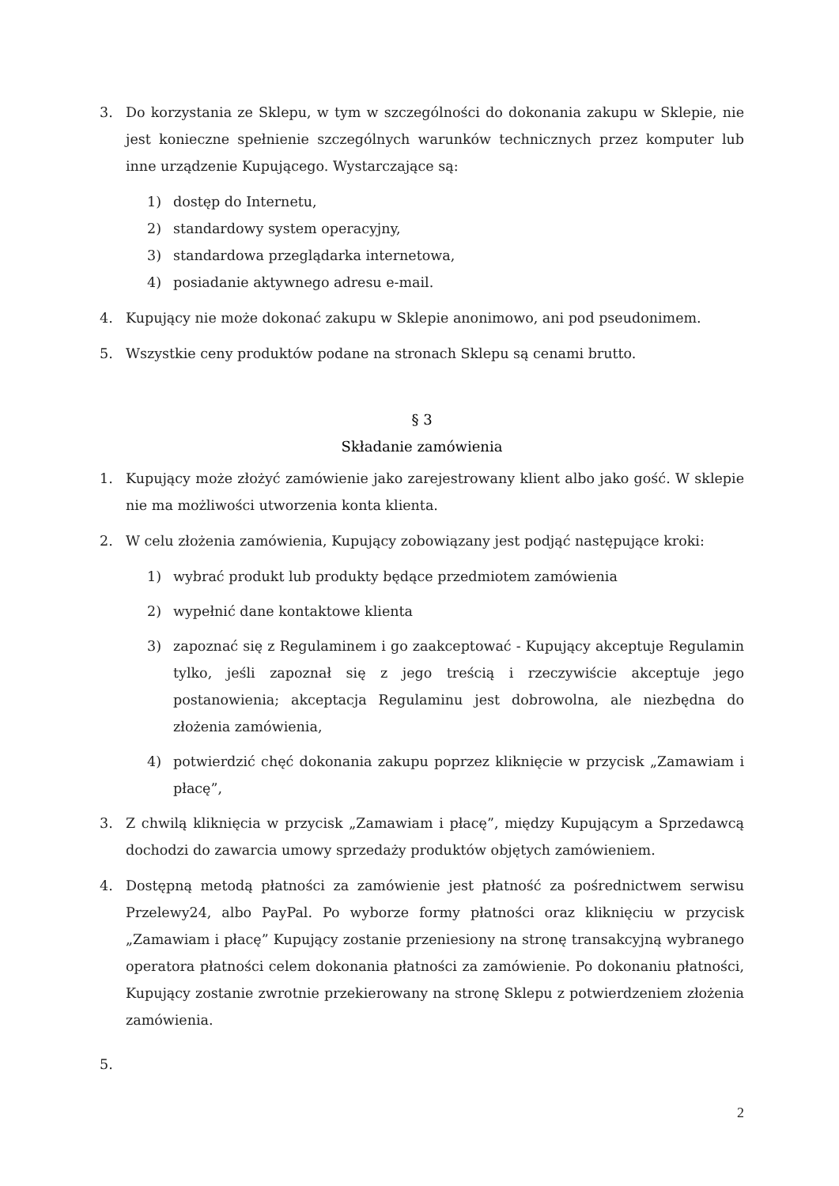3. Do korzystania ze Sklepu, w tym w szczególności do dokonania zakupu w Sklepie, nie jest konieczne spełnienie szczególnych warunków technicznych przez komputer lub inne urządzenie Kupującego. Wystarczające są:
1) dostęp do Internetu,
2) standardowy system operacyjny,
3) standardowa przeglądarka internetowa,
4) posiadanie aktywnego adresu e-mail.
4. Kupujący nie może dokonać zakupu w Sklepie anonimowo, ani pod pseudonimem.
5. Wszystkie ceny produktów podane na stronach Sklepu są cenami brutto.
§ 3
Składanie zamówienia
1. Kupujący może złożyć zamówienie jako zarejestrowany klient albo jako gość. W sklepie nie ma możliwości utworzenia konta klienta.
2. W celu złożenia zamówienia, Kupujący zobowiązany jest podjąć następujące kroki:
1) wybrać produkt lub produkty będące przedmiotem zamówienia
2) wypełnić dane kontaktowe klienta
3) zapoznać się z Regulaminem i go zaakceptować - Kupujący akceptuje Regulamin tylko, jeśli zapoznał się z jego treścią i rzeczywiście akceptuje jego postanowienia; akceptacja Regulaminu jest dobrowolna, ale niezbędna do złożenia zamówienia,
4) potwierdzić chęć dokonania zakupu poprzez kliknięcie w przycisk „Zamawiam i płacę”,
3. Z chwilą kliknięcia w przycisk „Zamawiam i płacę”, między Kupującym a Sprzedawcą dochodzi do zawarcia umowy sprzedaży produktów objętych zamówieniem.
4. Dostępną metodą płatności za zamówienie jest płatność za pośrednictwem serwisu Przelewy24, albo PayPal. Po wyborze formy płatności oraz kliknięciu w przycisk „Zamawiam i płacę” Kupujący zostanie przeniesiony na stronę transakcyjną wybranego operatora płatności celem dokonania płatności za zamówienie. Po dokonaniu płatności, Kupujący zostanie zwrotnie przekierowany na stronę Sklepu z potwierdzeniem złożenia zamówienia.
5.
2